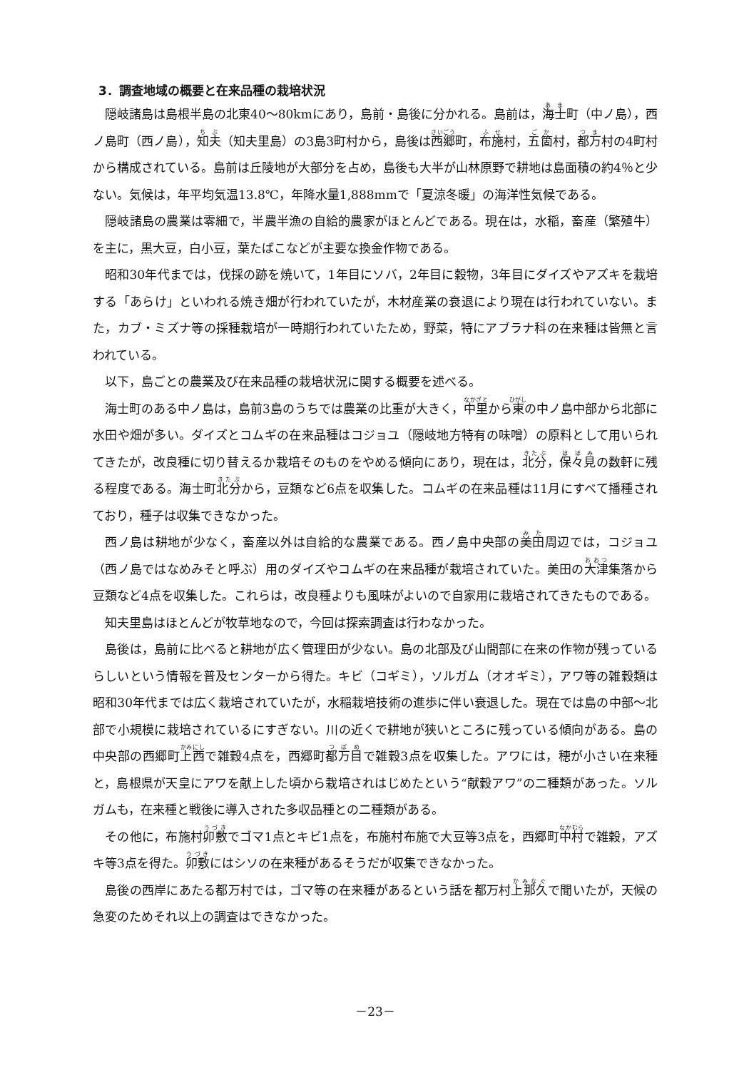3．調査地域の概要と在来品種の栽培状況
隠岐諸島は島根半島の北東40～80kmにあり，島前・島後に分かれる。島前は，海士町（中ノ島），西ノ島町（西ノ島），知夫（知夫里島）の3島3町村から，島後は西郷町，布施村，五箇村，都万村の4町村から構成されている。島前は丘陵地が大部分を占め，島後も大半が山林原野で耕地は島面積の約4％と少ない。気候は，年平均気温13.8℃，年降水量1,888mmで「夏涼冬暖」の海洋性気候である。
隠岐諸島の農業は零細で，半農半漁の自給的農家がほとんどである。現在は，水稲，畜産（繁殖牛）を主に，黒大豆，白小豆，葉たばこなどが主要な換金作物である。
昭和30年代までは，伐採の跡を焼いて，1年目にソバ，2年目に穀物，3年目にダイズやアズキを栽培する「あらけ」といわれる焼き畑が行われていたが，木材産業の衰退により現在は行われていない。また，カブ・ミズナ等の採種栽培が一時期行われていたため，野菜，特にアブラナ科の在来種は皆無と言われている。
以下，島ごとの農業及び在来品種の栽培状況に関する概要を述べる。
海士町のある中ノ島は，島前3島のうちでは農業の比重が大きく，中里から東の中ノ島中部から北部に水田や畑が多い。ダイズとコムギの在来品種はコジョユ（隠岐地方特有の味噌）の原料として用いられてきたが，改良種に切り替えるか栽培そのものをやめる傾向にあり，現在は，北分，保々見の数軒に残る程度である。海士町北分から，豆類など6点を収集した。コムギの在来品種は11月にすべて播種されており，種子は収集できなかった。
西ノ島は耕地が少なく，畜産以外は自給的な農業である。西ノ島中央部の美田周辺では，コジョユ（西ノ島ではなめみそと呼ぶ）用のダイズやコムギの在来品種が栽培されていた。美田の大津集落から豆類など4点を収集した。これらは，改良種よりも風味がよいので自家用に栽培されてきたものである。
知夫里島はほとんどが牧草地なので，今回は探索調査は行わなかった。
島後は，島前に比べると耕地が広く管理田が少ない。島の北部及び山間部に在来の作物が残っているらしいという情報を普及センターから得た。キビ（コギミ），ソルガム（オオギミ），アワ等の雑穀類は昭和30年代までは広く栽培されていたが，水稲栽培技術の進歩に伴い衰退した。現在では島の中部～北部で小規模に栽培されているにすぎない。川の近くで耕地が狭いところに残っている傾向がある。島の中央部の西郷町上西で雑穀4点を，西郷町都万目で雑穀3点を収集した。アワには，穂が小さい在来種と，島根県が天皇にアワを献上した頃から栽培されはじめたという“献穀アワ”の二種類があった。ソルガムも，在来種と戦後に導入された多収品種との二種類がある。
その他に，布施村卯敷でゴマ1点とキビ1点を，布施村布施で大豆等3点を，西郷町中村で雑穀，アズキ等3点を得た。卯敷にはシソの在来種があるそうだが収集できなかった。
島後の西岸にあたる都万村では，ゴマ等の在来種があるという話を都万村上那久で聞いたが，天候の急変のためそれ以上の調査はできなかった。
－23－